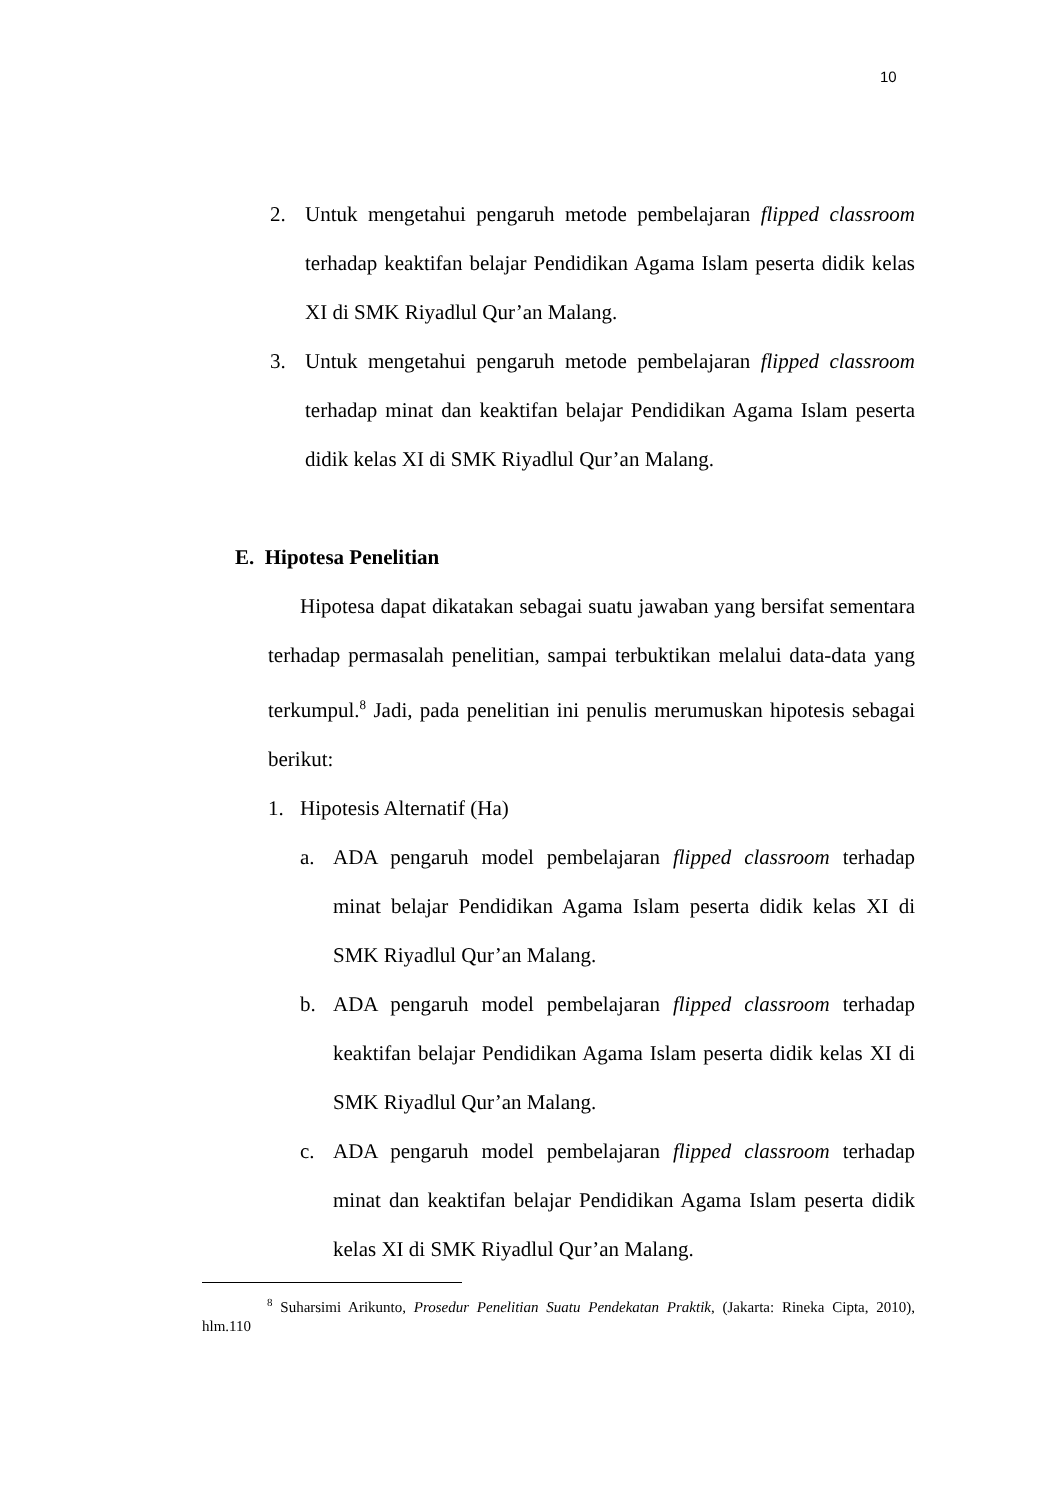10
2. Untuk mengetahui pengaruh metode pembelajaran flipped classroom terhadap keaktifan belajar Pendidikan Agama Islam peserta didik kelas XI di SMK Riyadlul Qur’an Malang.
3. Untuk mengetahui pengaruh metode pembelajaran flipped classroom terhadap minat dan keaktifan belajar Pendidikan Agama Islam peserta didik kelas XI di SMK Riyadlul Qur’an Malang.
E. Hipotesa Penelitian
Hipotesa dapat dikatakan sebagai suatu jawaban yang bersifat sementara terhadap permasalah penelitian, sampai terbuktikan melalui data-data yang terkumpul.<sup>8</sup> Jadi, pada penelitian ini penulis merumuskan hipotesis sebagai berikut:
1. Hipotesis Alternatif (Ha)
a. ADA pengaruh model pembelajaran flipped classroom terhadap minat belajar Pendidikan Agama Islam peserta didik kelas XI di SMK Riyadlul Qur’an Malang.
b. ADA pengaruh model pembelajaran flipped classroom terhadap keaktifan belajar Pendidikan Agama Islam peserta didik kelas XI di SMK Riyadlul Qur’an Malang.
c. ADA pengaruh model pembelajaran flipped classroom terhadap minat dan keaktifan belajar Pendidikan Agama Islam peserta didik kelas XI di SMK Riyadlul Qur’an Malang.
<sup>8</sup> Suharsimi Arikunto, Prosedur Penelitian Suatu Pendekatan Praktik, (Jakarta: Rineka Cipta, 2010), hlm.110